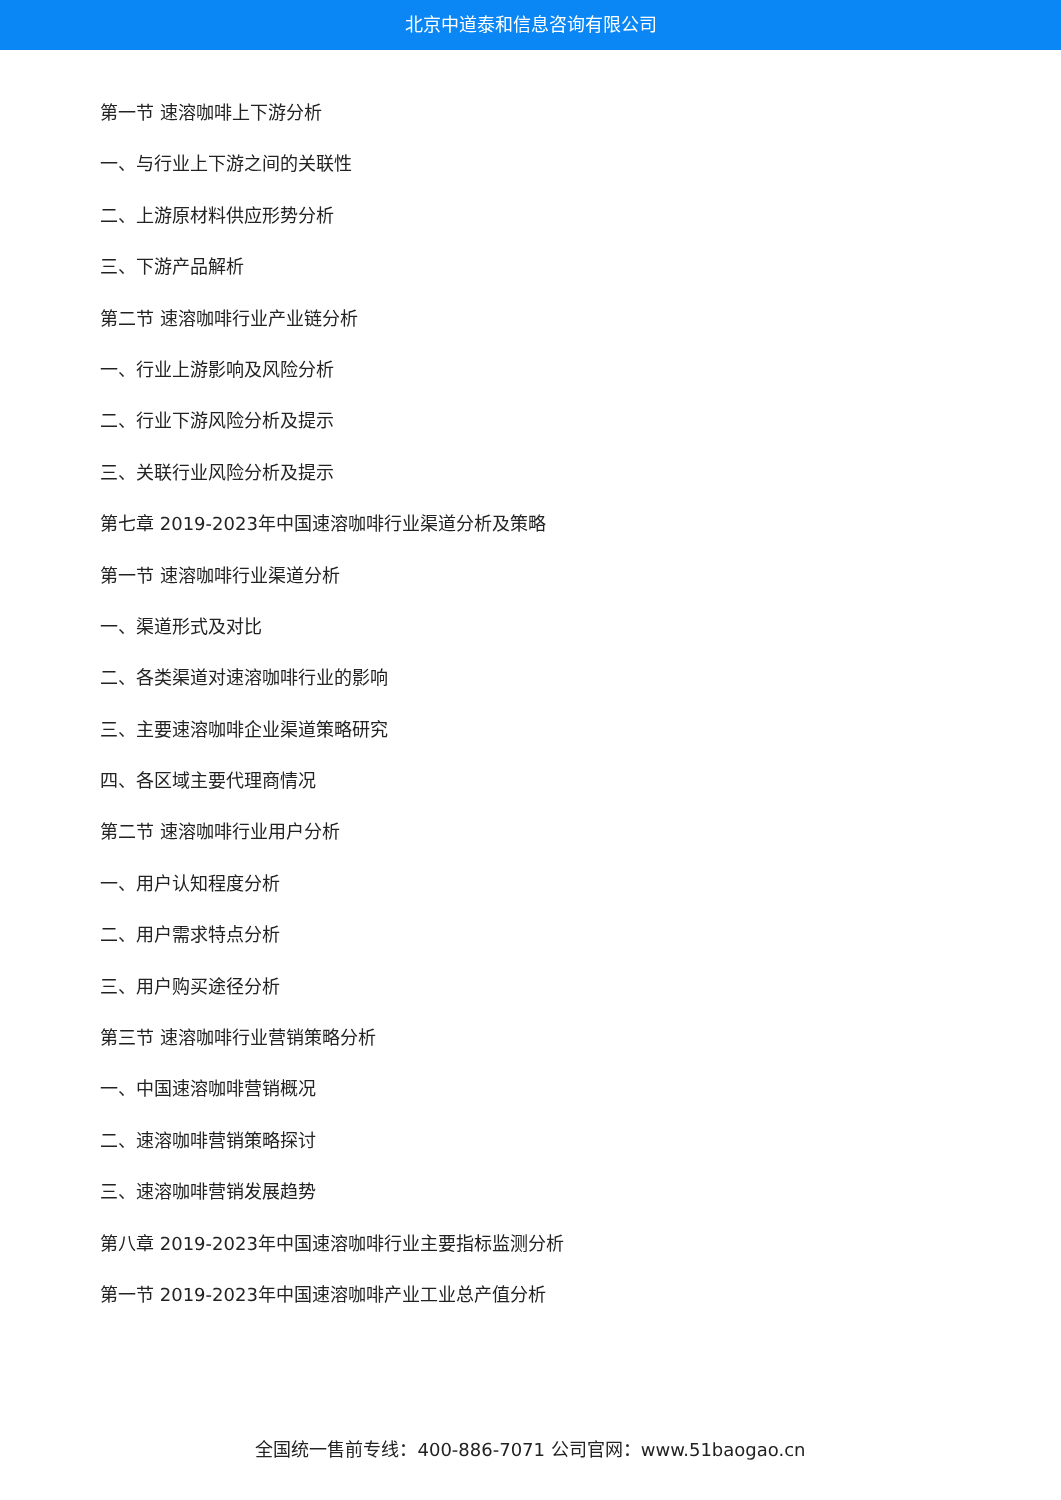北京中道泰和信息咨询有限公司
第一节 速溶咖啡上下游分析
一、与行业上下游之间的关联性
二、上游原材料供应形势分析
三、下游产品解析
第二节 速溶咖啡行业产业链分析
一、行业上游影响及风险分析
二、行业下游风险分析及提示
三、关联行业风险分析及提示
第七章 2019-2023年中国速溶咖啡行业渠道分析及策略
第一节 速溶咖啡行业渠道分析
一、渠道形式及对比
二、各类渠道对速溶咖啡行业的影响
三、主要速溶咖啡企业渠道策略研究
四、各区域主要代理商情况
第二节 速溶咖啡行业用户分析
一、用户认知程度分析
二、用户需求特点分析
三、用户购买途径分析
第三节 速溶咖啡行业营销策略分析
一、中国速溶咖啡营销概况
二、速溶咖啡营销策略探讨
三、速溶咖啡营销发展趋势
第八章 2019-2023年中国速溶咖啡行业主要指标监测分析
第一节 2019-2023年中国速溶咖啡产业工业总产值分析
全国统一售前专线：400-886-7071 公司官网：www.51baogao.cn